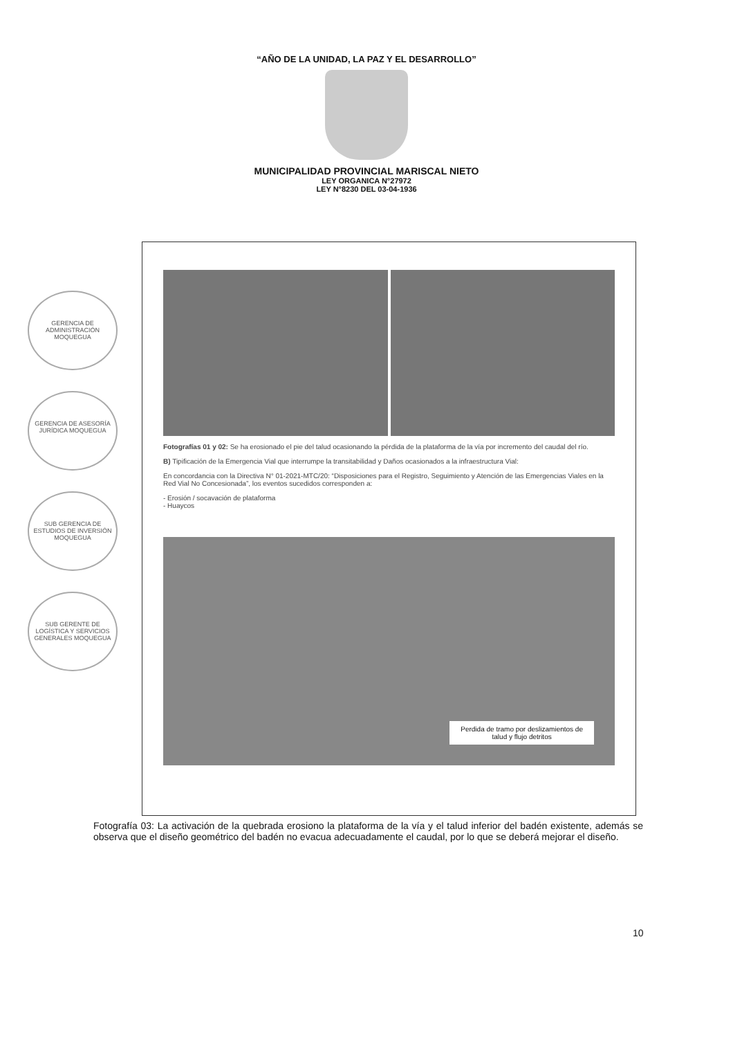“AÑO DE LA UNIDAD, LA PAZ Y EL DESARROLLO”
MUNICIPALIDAD PROVINCIAL MARISCAL NIETO
LEY ORGANICA N°27972
LEY N°8230 DEL 03-04-1936
GERENCIA DE ADMINISTRACIÓN MOQUEGUA
GERENCIA DE ASESORÍA JURÍDICA MOQUEGUA
SUB GERENCIA DE ESTUDIOS DE INVERSIÓN MOQUEGUA
SUB GERENTE DE LOGÍSTICA Y SERVICIOS GENERALES MOQUEGUA
Fotografías 01 y 02: Se ha erosionado el pie del talud ocasionando la pérdida de la plataforma de la vía por incremento del caudal del río.
B) Tipificación de la Emergencia Vial que interrumpe la transitabilidad y Daños ocasionados a la infraestructura Vial:
En concordancia con la Directiva N° 01-2021-MTC/20: “Disposiciones para el Registro, Seguimiento y Atención de las Emergencias Viales en la Red Vial No Concesionada”, los eventos sucedidos corresponden a:
- Erosión / socavación de plataforma
- Huaycos
Perdida de tramo por deslizamientos de
talud y flujo detritos
Fotografía 03: La activación de la quebrada erosiono la plataforma de la vía y el talud inferior del badén existente, además se observa que el diseño geométrico del badén no evacua adecuadamente el caudal, por lo que se deberá mejorar el diseño.
10